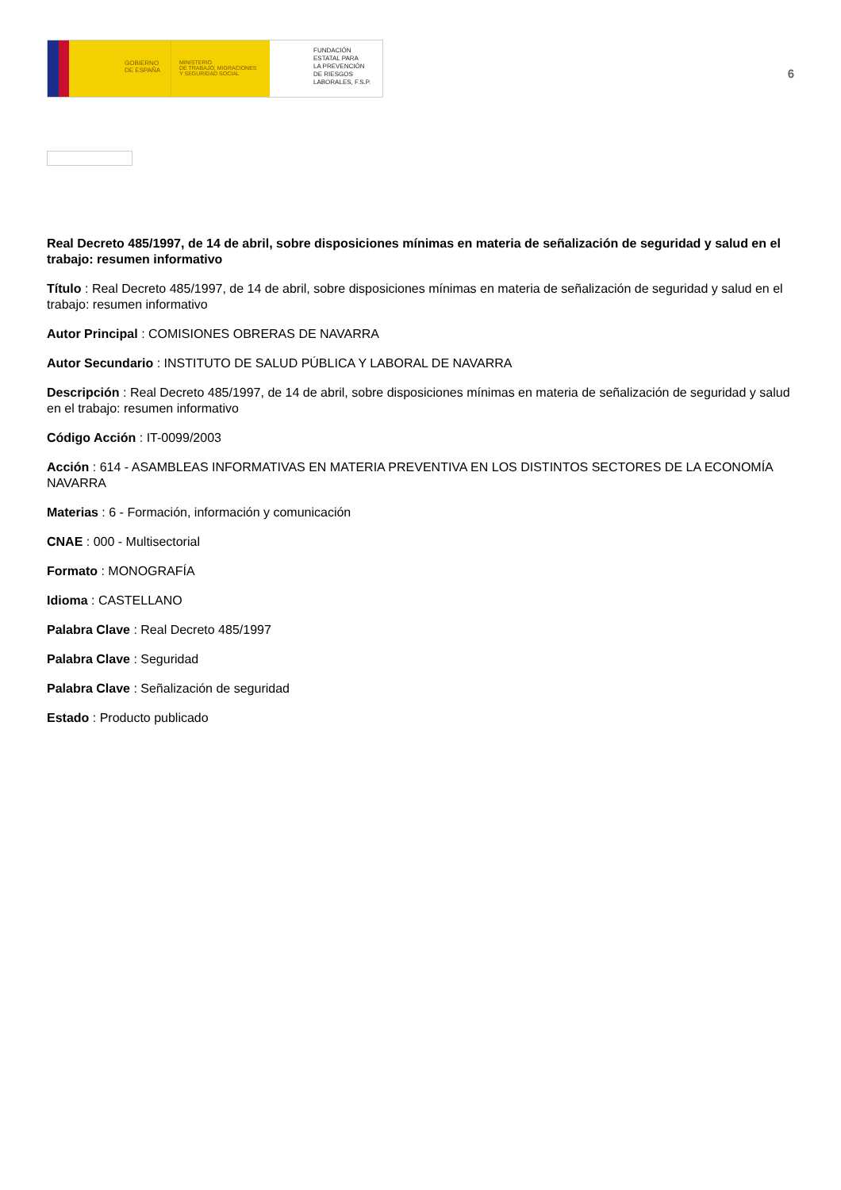GOBIERNO
DE ESPAÑA
MINISTERIO
DE TRABAJO, MIGRACIONES
Y SEGURIDAD SOCIAL
FUNDACIÓN
ESTATAL PARA
LA PREVENCIÓN
DE RIESGOS
LABORALES, F.S.P.
6
Real Decreto 485/1997, de 14 de abril, sobre disposiciones mínimas en materia de señalización de seguridad y salud en el trabajo: resumen informativo
Título : Real Decreto 485/1997, de 14 de abril, sobre disposiciones mínimas en materia de señalización de seguridad y salud en el trabajo: resumen informativo
Autor Principal : COMISIONES OBRERAS DE NAVARRA
Autor Secundario : INSTITUTO DE SALUD PÚBLICA Y LABORAL DE NAVARRA
Descripción : Real Decreto 485/1997, de 14 de abril, sobre disposiciones mínimas en materia de señalización de seguridad y salud en el trabajo: resumen informativo
Código Acción : IT-0099/2003
Acción : 614 - ASAMBLEAS INFORMATIVAS EN MATERIA PREVENTIVA EN LOS DISTINTOS SECTORES DE LA ECONOMÍA NAVARRA
Materias : 6 - Formación, información y comunicación
CNAE : 000 - Multisectorial
Formato : MONOGRAFÍA
Idioma : CASTELLANO
Palabra Clave : Real Decreto 485/1997
Palabra Clave : Seguridad
Palabra Clave : Señalización de seguridad
Estado : Producto publicado